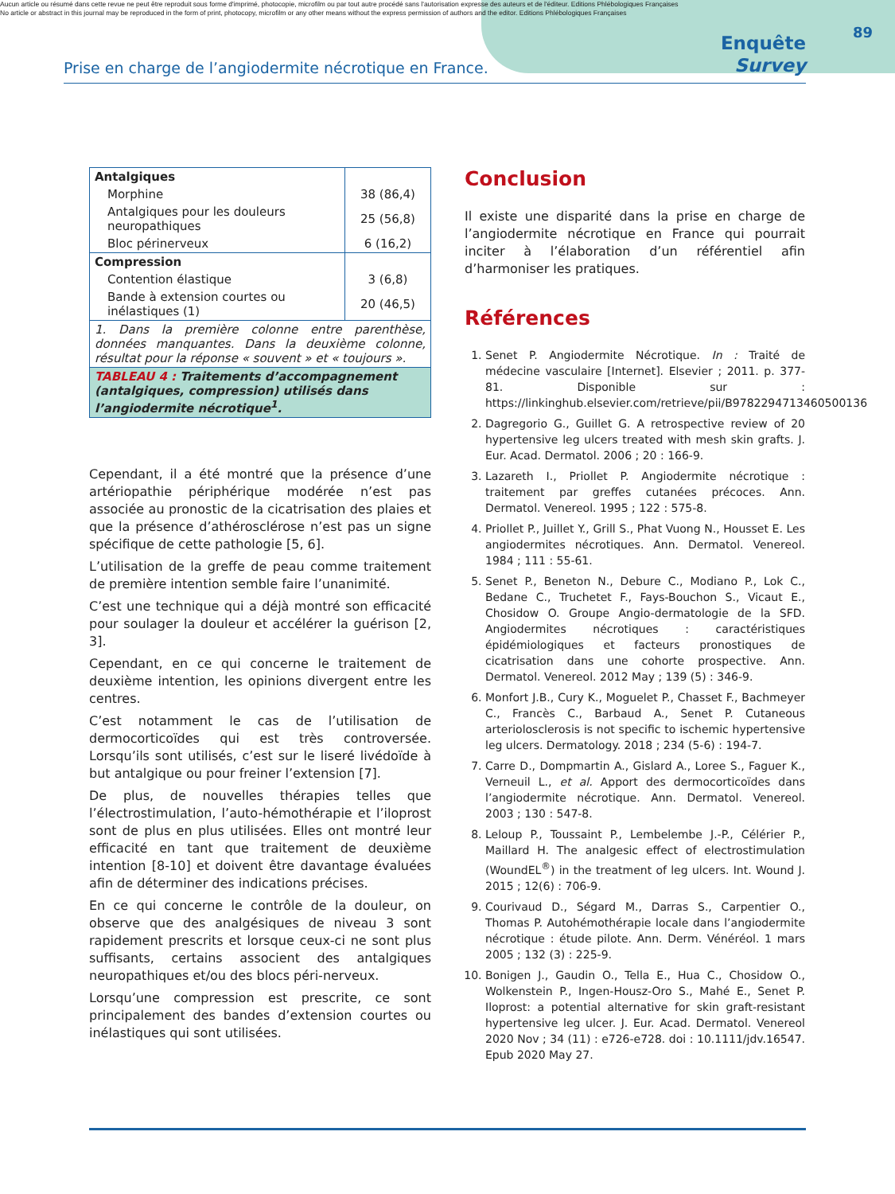Aucun article ou résumé dans cette revue ne peut être reproduit sous forme d'imprimé, photocopie, microfilm ou par tout autre procédé sans l'autorisation expresse des auteurs et de l'éditeur. Editions Phlébologiques Françaises
No article or abstract in this journal may be reproduced in the form of print, photocopy, microfilm or any other means without the express permission of authors and the editor. Editions Phlébologiques Françaises
89
Prise en charge de l’angiodermite nécrotique en France.
Enquête
Survey
| Antalgiques | |
| Morphine | 38 (86,4) |
| Antalgiques pour les douleurs neuropathiques | 25 (56,8) |
| Bloc périnerveux | 6 (16,2) |
| Compression | |
| Contention élastique | 3 (6,8) |
| Bande à extension courtes ou inélastiques (1) | 20 (46,5) |
| 1. Dans la première colonne entre parenthèse, données manquantes. Dans la deuxième colonne, résultat pour la réponse « souvent » et « toujours ». | |
| TABLEAU 4 : Traitements d’accompagnement (antalgiques, compression) utilisés dans l’angiodermite nécrotique<sup>1</sup>. | |
Cependant, il a été montré que la présence d’une artériopathie périphérique modérée n’est pas associée au pronostic de la cicatrisation des plaies et que la présence d’athérosclérose n’est pas un signe spécifique de cette pathologie [5, 6].
L’utilisation de la greffe de peau comme traitement de première intention semble faire l’unanimité.
C’est une technique qui a déjà montré son efficacité pour soulager la douleur et accélérer la guérison [2, 3].
Cependant, en ce qui concerne le traitement de deuxième intention, les opinions divergent entre les centres.
C’est notamment le cas de l’utilisation de dermocorticoïdes qui est très controversée. Lorsqu’ils sont utilisés, c’est sur le liseré livédoïde à but antalgique ou pour freiner l’extension [7].
De plus, de nouvelles thérapies telles que l’électrostimulation, l’auto-hémothérapie et l’iloprost sont de plus en plus utilisées. Elles ont montré leur efficacité en tant que traitement de deuxième intention [8-10] et doivent être davantage évaluées afin de déterminer des indications précises.
En ce qui concerne le contrôle de la douleur, on observe que des analgésiques de niveau 3 sont rapidement prescrits et lorsque ceux-ci ne sont plus suffisants, certains associent des antalgiques neuropathiques et/ou des blocs péri-nerveux.
Lorsqu’une compression est prescrite, ce sont principalement des bandes d’extension courtes ou inélastiques qui sont utilisées.
Conclusion
Il existe une disparité dans la prise en charge de l’angiodermite nécrotique en France qui pourrait inciter à l’élaboration d’un référentiel afin d’harmoniser les pratiques.
Références
1. Senet P. Angiodermite Nécrotique. In : Traité de médecine vasculaire [Internet]. Elsevier ; 2011. p. 377-81. Disponible sur : https://linkinghub.elsevier.com/retrieve/pii/B9782294713460500136
2. Dagregorio G., Guillet G. A retrospective review of 20 hypertensive leg ulcers treated with mesh skin grafts. J. Eur. Acad. Dermatol. 2006 ; 20 : 166-9.
3. Lazareth I., Priollet P. Angiodermite nécrotique : traitement par greffes cutanées précoces. Ann. Dermatol. Venereol. 1995 ; 122 : 575-8.
4. Priollet P., Juillet Y., Grill S., Phat Vuong N., Housset E. Les angiodermites nécrotiques. Ann. Dermatol. Venereol. 1984 ; 111 : 55-61.
5. Senet P., Beneton N., Debure C., Modiano P., Lok C., Bedane C., Truchetet F., Fays-Bouchon S., Vicaut E., Chosidow O. Groupe Angio-dermatologie de la SFD. Angiodermites nécrotiques : caractéristiques épidémiologiques et facteurs pronostiques de cicatrisation dans une cohorte prospective. Ann. Dermatol. Venereol. 2012 May ; 139 (5) : 346-9.
6. Monfort J.B., Cury K., Moguelet P., Chasset F., Bachmeyer C., Francès C., Barbaud A., Senet P. Cutaneous arteriolosclerosis is not specific to ischemic hypertensive leg ulcers. Dermatology. 2018 ; 234 (5-6) : 194-7.
7. Carre D., Dompmartin A., Gislard A., Loree S., Faguer K., Verneuil L., et al. Apport des dermocorticoïdes dans l’angiodermite nécrotique. Ann. Dermatol. Venereol. 2003 ; 130 : 547-8.
8. Leloup P., Toussaint P., Lembelembe J.-P., Célérier P., Maillard H. The analgesic effect of electrostimulation (WoundEL<sup>®</sup>) in the treatment of leg ulcers. Int. Wound J. 2015 ; 12(6) : 706-9.
9. Courivaud D., Ségard M., Darras S., Carpentier O., Thomas P. Autohémothérapie locale dans l’angiodermite nécrotique : étude pilote. Ann. Derm. Vénéréol. 1 mars 2005 ; 132 (3) : 225-9.
10. Bonigen J., Gaudin O., Tella E., Hua C., Chosidow O., Wolkenstein P., Ingen-Housz-Oro S., Mahé E., Senet P. Iloprost: a potential alternative for skin graft-resistant hypertensive leg ulcer. J. Eur. Acad. Dermatol. Venereol 2020 Nov ; 34 (11) : e726-e728. doi : 10.1111/jdv.16547. Epub 2020 May 27.